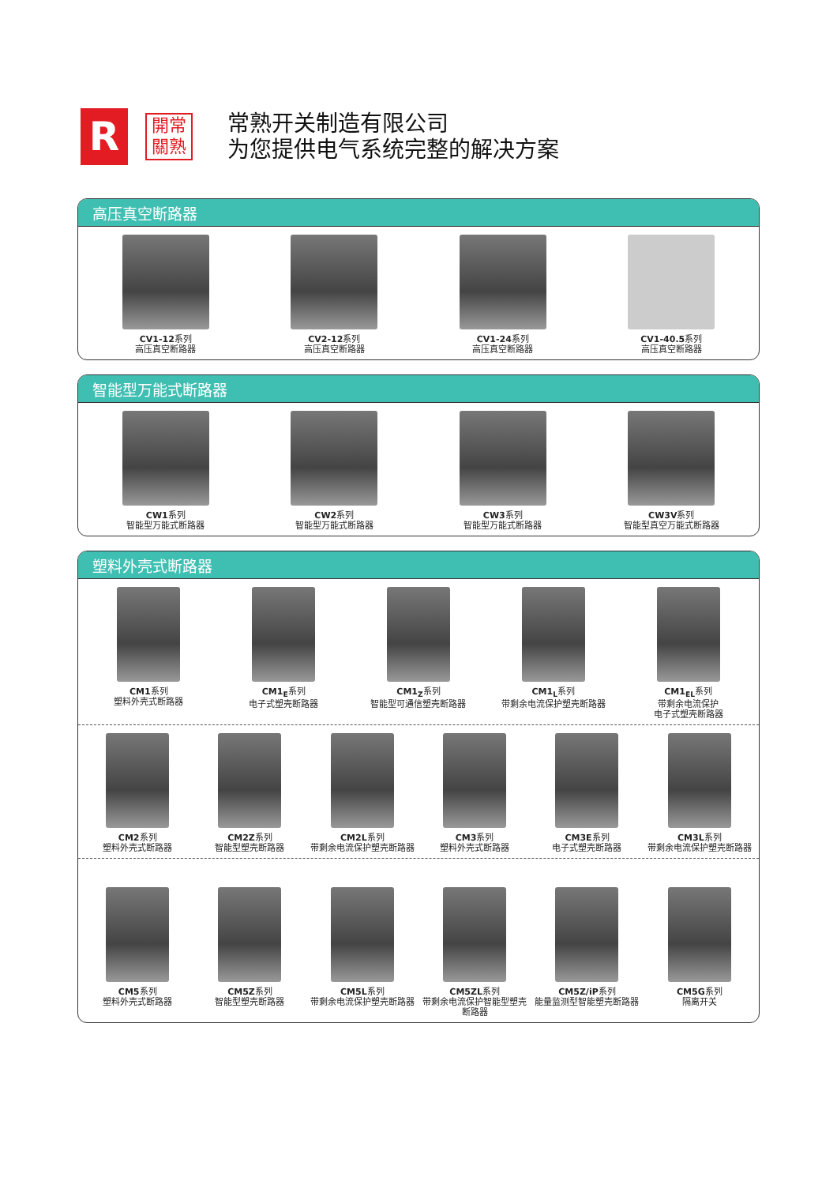R
開常
關熟
常熟开关制造有限公司
为您提供电气系统完整的解决方案
高压真空断路器
CV1-12系列
高压真空断路器
CV2-12系列
高压真空断路器
CV1-24系列
高压真空断路器
CV1-40.5系列
高压真空断路器
智能型万能式断路器
CW1系列
智能型万能式断路器
CW2系列
智能型万能式断路器
CW3系列
智能型万能式断路器
CW3V系列
智能型真空万能式断路器
塑料外壳式断路器
CM1系列
塑料外壳式断路器
CM1<sub>E</sub>系列
电子式塑壳断路器
CM1<sub>Z</sub>系列
智能型可通信塑壳断路器
CM1<sub>L</sub>系列
带剩余电流保护塑壳断路器
CM1<sub>EL</sub>系列
带剩余电流保护
电子式塑壳断路器
CM2系列
塑料外壳式断路器
CM2Z系列
智能型塑壳断路器
CM2L系列
带剩余电流保护塑壳断路器
CM3系列
塑料外壳式断路器
CM3E系列
电子式塑壳断路器
CM3L系列
带剩余电流保护塑壳断路器
CM5系列
塑料外壳式断路器
CM5Z系列
智能型塑壳断路器
CM5L系列
带剩余电流保护塑壳断路器
CM5ZL系列
带剩余电流保护智能型塑壳断路器
CM5Z/iP系列
能量监测型智能塑壳断路器
CM5G系列
隔离开关